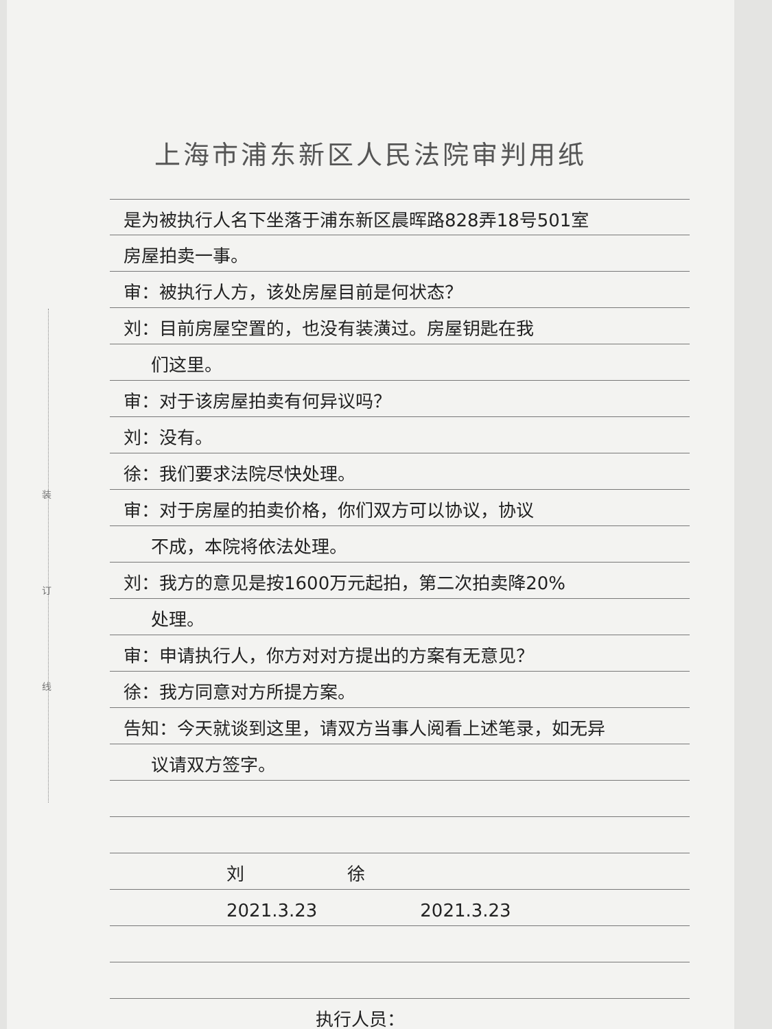装
订
线
上海市浦东新区人民法院审判用纸
是为被执行人名下坐落于浦东新区晨晖路828弄18号501室
房屋拍卖一事。
审：被执行人方，该处房屋目前是何状态？
刘：目前房屋空置的，也没有装潢过。房屋钥匙在我
们这里。
审：对于该房屋拍卖有何异议吗？
刘：没有。
徐：我们要求法院尽快处理。
审：对于房屋的拍卖价格，你们双方可以协议，协议
不成，本院将依法处理。
刘：我方的意见是按1600万元起拍，第二次拍卖降20%
处理。
审：申请执行人，你方对对方提出的方案有无意见？
徐：我方同意对方所提方案。
告知：今天就谈到这里，请双方当事人阅看上述笔录，如无异
议请双方签字。
刘 徐
2021.3.23 2021.3.23
执行人员：